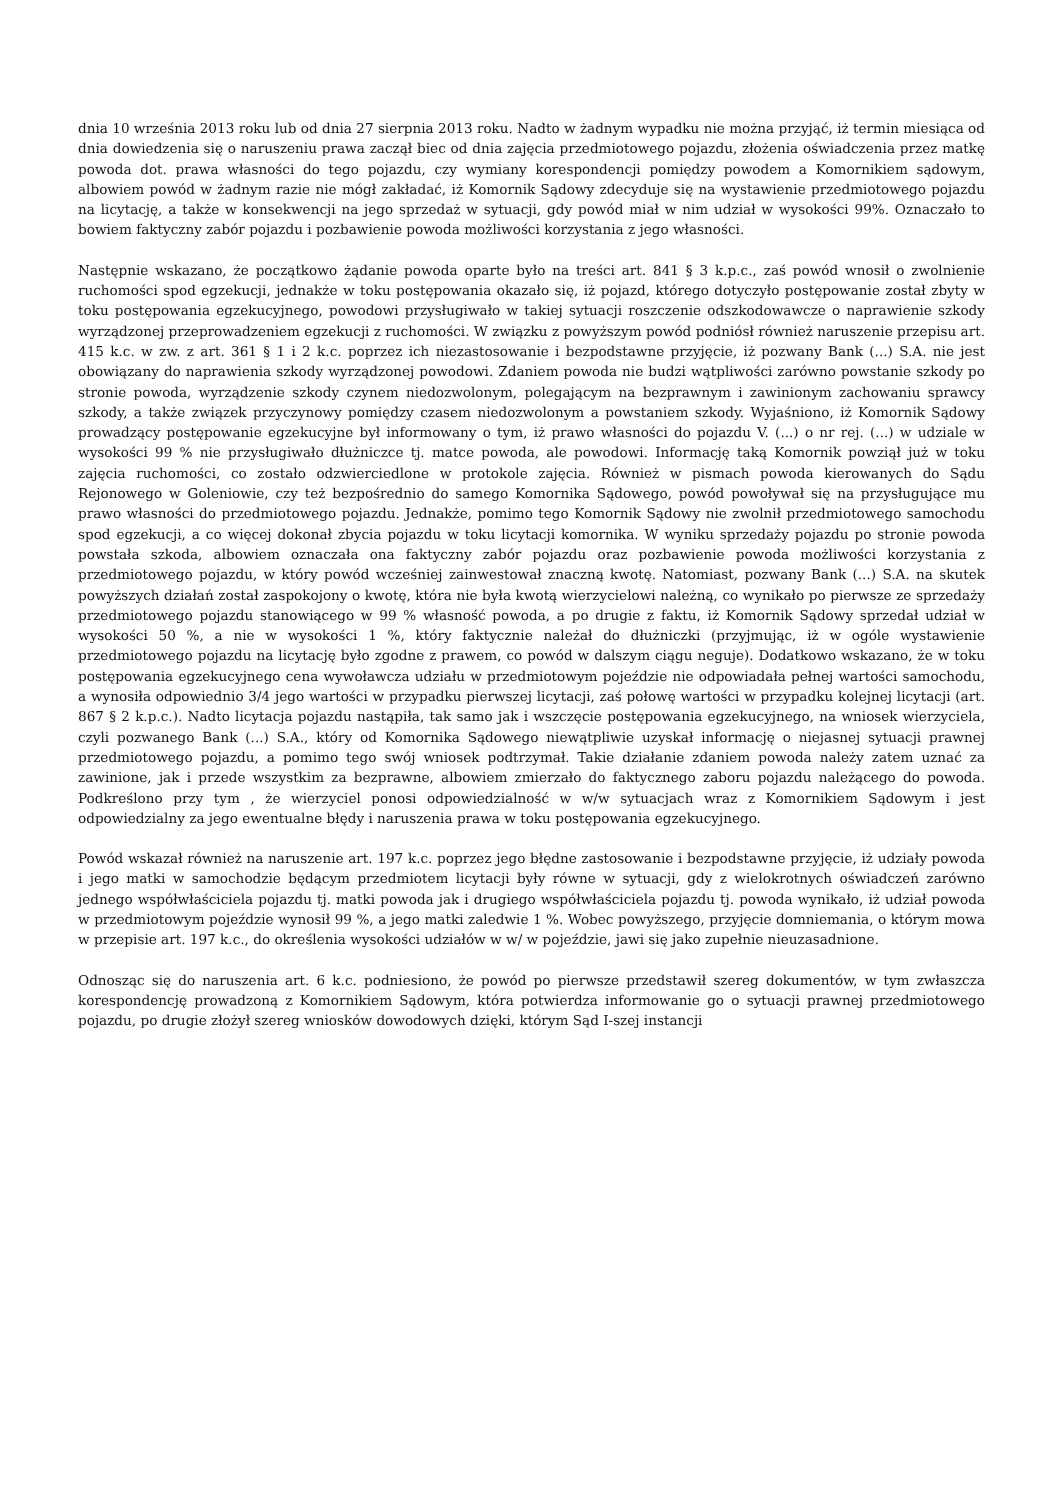dnia 10 września 2013 roku lub od dnia 27 sierpnia 2013 roku. Nadto w żadnym wypadku nie można przyjąć, iż termin miesiąca od dnia dowiedzenia się o naruszeniu prawa zaczął biec od dnia zajęcia przedmiotowego pojazdu, złożenia oświadczenia przez matkę powoda dot. prawa własności do tego pojazdu, czy wymiany korespondencji pomiędzy powodem a Komornikiem sądowym, albowiem powód w żadnym razie nie mógł zakładać, iż Komornik Sądowy zdecyduje się na wystawienie przedmiotowego pojazdu na licytację, a także w konsekwencji na jego sprzedaż w sytuacji, gdy powód miał w nim udział w wysokości 99%. Oznaczało to bowiem faktyczny zabór pojazdu i pozbawienie powoda możliwości korzystania z jego własności.
Następnie wskazano, że początkowo żądanie powoda oparte było na treści art. 841 § 3 k.p.c., zaś powód wnosił o zwolnienie ruchomości spod egzekucji, jednakże w toku postępowania okazało się, iż pojazd, którego dotyczyło postępowanie został zbyty w toku postępowania egzekucyjnego, powodowi przysługiwało w takiej sytuacji roszczenie odszkodowawcze o naprawienie szkody wyrządzonej przeprowadzeniem egzekucji z ruchomości. W związku z powyższym powód podniósł również naruszenie przepisu art. 415 k.c. w zw. z art. 361 § 1 i 2 k.c. poprzez ich niezastosowanie i bezpodstawne przyjęcie, iż pozwany Bank (...) S.A. nie jest obowiązany do naprawienia szkody wyrządzonej powodowi. Zdaniem powoda nie budzi wątpliwości zarówno powstanie szkody po stronie powoda, wyrządzenie szkody czynem niedozwolonym, polegającym na bezprawnym i zawinionym zachowaniu sprawcy szkody, a także związek przyczynowy pomiędzy czasem niedozwolonym a powstaniem szkody. Wyjaśniono, iż Komornik Sądowy prowadzący postępowanie egzekucyjne był informowany o tym, iż prawo własności do pojazdu V. (...) o nr rej. (...) w udziale w wysokości 99 % nie przysługiwało dłużniczce tj. matce powoda, ale powodowi. Informację taką Komornik powziął już w toku zajęcia ruchomości, co zostało odzwierciedlone w protokole zajęcia. Również w pismach powoda kierowanych do Sądu Rejonowego w Goleniowie, czy też bezpośrednio do samego Komornika Sądowego, powód powoływał się na przysługujące mu prawo własności do przedmiotowego pojazdu. Jednakże, pomimo tego Komornik Sądowy nie zwolnił przedmiotowego samochodu spod egzekucji, a co więcej dokonał zbycia pojazdu w toku licytacji komornika. W wyniku sprzedaży pojazdu po stronie powoda powstała szkoda, albowiem oznaczała ona faktyczny zabór pojazdu oraz pozbawienie powoda możliwości korzystania z przedmiotowego pojazdu, w który powód wcześniej zainwestował znaczną kwotę. Natomiast, pozwany Bank (...) S.A. na skutek powyższych działań został zaspokojony o kwotę, która nie była kwotą wierzycielowi należną, co wynikało po pierwsze ze sprzedaży przedmiotowego pojazdu stanowiącego w 99 % własność powoda, a po drugie z faktu, iż Komornik Sądowy sprzedał udział w wysokości 50 %, a nie w wysokości 1 %, który faktycznie należał do dłużniczki (przyjmując, iż w ogóle wystawienie przedmiotowego pojazdu na licytację było zgodne z prawem, co powód w dalszym ciągu neguje). Dodatkowo wskazano, że w toku postępowania egzekucyjnego cena wywoławcza udziału w przedmiotowym pojeździe nie odpowiadała pełnej wartości samochodu, a wynosiła odpowiednio 3/4 jego wartości w przypadku pierwszej licytacji, zaś połowę wartości w przypadku kolejnej licytacji (art. 867 § 2 k.p.c.). Nadto licytacja pojazdu nastąpiła, tak samo jak i wszczęcie postępowania egzekucyjnego, na wniosek wierzyciela, czyli pozwanego Bank (...) S.A., który od Komornika Sądowego niewątpliwie uzyskał informację o niejasnej sytuacji prawnej przedmiotowego pojazdu, a pomimo tego swój wniosek podtrzymał. Takie działanie zdaniem powoda należy zatem uznać za zawinione, jak i przede wszystkim za bezprawne, albowiem zmierzało do faktycznego zaboru pojazdu należącego do powoda. Podkreślono przy tym , że wierzyciel ponosi odpowiedzialność w w/w sytuacjach wraz z Komornikiem Sądowym i jest odpowiedzialny za jego ewentualne błędy i naruszenia prawa w toku postępowania egzekucyjnego.
Powód wskazał również na naruszenie art. 197 k.c. poprzez jego błędne zastosowanie i bezpodstawne przyjęcie, iż udziały powoda i jego matki w samochodzie będącym przedmiotem licytacji były równe w sytuacji, gdy z wielokrotnych oświadczeń zarówno jednego współwłaściciela pojazdu tj. matki powoda jak i drugiego współwłaściciela pojazdu tj. powoda wynikało, iż udział powoda w przedmiotowym pojeździe wynosił 99 %, a jego matki zaledwie 1 %. Wobec powyższego, przyjęcie domniemania, o którym mowa w przepisie art. 197 k.c., do określenia wysokości udziałów w w/ w pojeździe, jawi się jako zupełnie nieuzasadnione.
Odnosząc się do naruszenia art. 6 k.c. podniesiono, że powód po pierwsze przedstawił szereg dokumentów, w tym zwłaszcza korespondencję prowadzoną z Komornikiem Sądowym, która potwierdza informowanie go o sytuacji prawnej przedmiotowego pojazdu, po drugie złożył szereg wniosków dowodowych dzięki, którym Sąd I-szej instancji